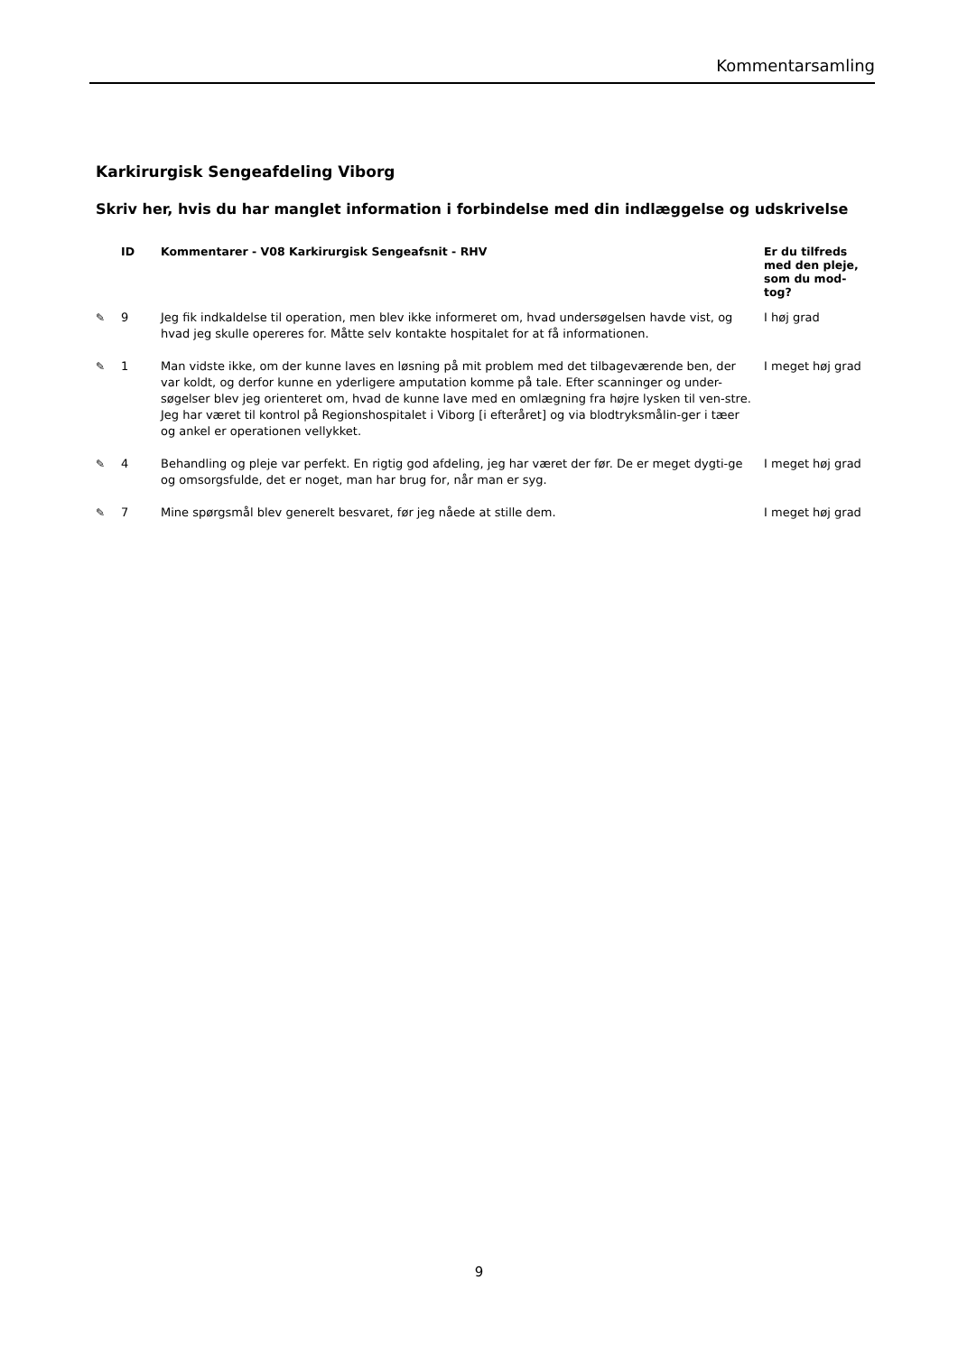Kommentarsamling
Karkirurgisk Sengeafdeling Viborg
Skriv her, hvis du har manglet information i forbindelse med din indlæggelse og udskrivelse
| | ID | Kommentarer - V08 Karkirurgisk Sengeafsnit - RHV | Er du tilfreds med den pleje, som du mod-tog? |
| --- | --- | --- | --- |
| ✎ | 9 | Jeg fik indkaldelse til operation, men blev ikke informeret om, hvad undersøgelsen havde vist, og hvad jeg skulle opereres for. Måtte selv kontakte hospitalet for at få informationen. | I høj grad |
| ✎ | 1 | Man vidste ikke, om der kunne laves en løsning på mit problem med det tilbageværende ben, der var koldt, og derfor kunne en yderligere amputation komme på tale. Efter scanninger og under-søgelser blev jeg orienteret om, hvad de kunne lave med en omlægning fra højre lysken til ven-stre. Jeg har været til kontrol på Regionshospitalet i Viborg [i efteråret] og via blodtryksmålin-ger i tæer og ankel er operationen vellykket. | I meget høj grad |
| ✎ | 4 | Behandling og pleje var perfekt. En rigtig god afdeling, jeg har været der før. De er meget dygti-ge og omsorgsfulde, det er noget, man har brug for, når man er syg. | I meget høj grad |
| ✎ | 7 | Mine spørgsmål blev generelt besvaret, før jeg nåede at stille dem. | I meget høj grad |
9